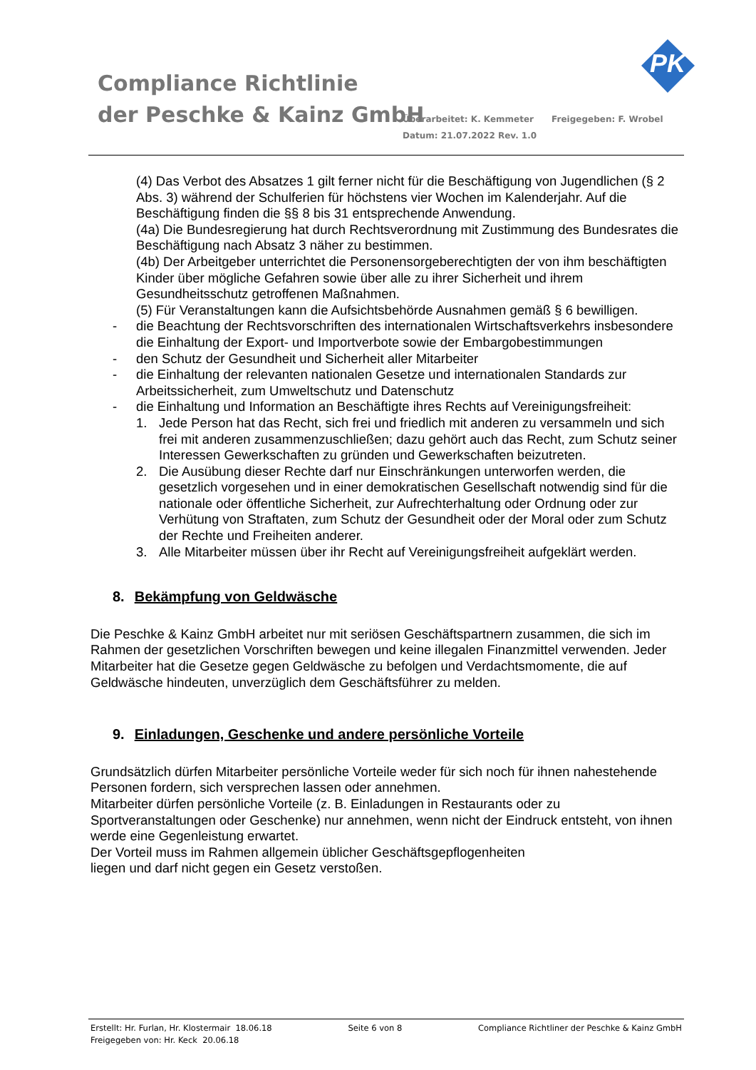Compliance Richtlinie
der Peschke & Kainz GmbH
Überarbeitet: K. Kemmeter Freigegeben: F. Wrobel
Datum: 21.07.2022 Rev. 1.0
PK
(4) Das Verbot des Absatzes 1 gilt ferner nicht für die Beschäftigung von Jugendlichen (§ 2 Abs. 3) während der Schulferien für höchstens vier Wochen im Kalenderjahr. Auf die Beschäftigung finden die §§ 8 bis 31 entsprechende Anwendung.
(4a) Die Bundesregierung hat durch Rechtsverordnung mit Zustimmung des Bundesrates die Beschäftigung nach Absatz 3 näher zu bestimmen.
(4b) Der Arbeitgeber unterrichtet die Personensorgeberechtigten der von ihm beschäftigten Kinder über mögliche Gefahren sowie über alle zu ihrer Sicherheit und ihrem Gesundheitsschutz getroffenen Maßnahmen.
(5) Für Veranstaltungen kann die Aufsichtsbehörde Ausnahmen gemäß § 6 bewilligen.
- die Beachtung der Rechtsvorschriften des internationalen Wirtschaftsverkehrs insbesondere die Einhaltung der Export- und Importverbote sowie der Embargobestimmungen
- den Schutz der Gesundheit und Sicherheit aller Mitarbeiter
- die Einhaltung der relevanten nationalen Gesetze und internationalen Standards zur Arbeitssicherheit, zum Umweltschutz und Datenschutz
- die Einhaltung und Information an Beschäftigte ihres Rechts auf Vereinigungsfreiheit:
1. Jede Person hat das Recht, sich frei und friedlich mit anderen zu versammeln und sich frei mit anderen zusammenzuschließen; dazu gehört auch das Recht, zum Schutz seiner Interessen Gewerkschaften zu gründen und Gewerkschaften beizutreten.
2. Die Ausübung dieser Rechte darf nur Einschränkungen unterworfen werden, die gesetzlich vorgesehen und in einer demokratischen Gesellschaft notwendig sind für die nationale oder öffentliche Sicherheit, zur Aufrechterhaltung oder Ordnung oder zur Verhütung von Straftaten, zum Schutz der Gesundheit oder der Moral oder zum Schutz der Rechte und Freiheiten anderer.
3. Alle Mitarbeiter müssen über ihr Recht auf Vereinigungsfreiheit aufgeklärt werden.
8. Bekämpfung von Geldwäsche
Die Peschke & Kainz GmbH arbeitet nur mit seriösen Geschäftspartnern zusammen, die sich im Rahmen der gesetzlichen Vorschriften bewegen und keine illegalen Finanzmittel verwenden. Jeder Mitarbeiter hat die Gesetze gegen Geldwäsche zu befolgen und Verdachtsmomente, die auf Geldwäsche hindeuten, unverzüglich dem Geschäftsführer zu melden.
9. Einladungen, Geschenke und andere persönliche Vorteile
Grundsätzlich dürfen Mitarbeiter persönliche Vorteile weder für sich noch für ihnen nahestehende Personen fordern, sich versprechen lassen oder annehmen.
Mitarbeiter dürfen persönliche Vorteile (z. B. Einladungen in Restaurants oder zu Sportveranstaltungen oder Geschenke) nur annehmen, wenn nicht der Eindruck entsteht, von ihnen werde eine Gegenleistung erwartet.
Der Vorteil muss im Rahmen allgemein üblicher Geschäftsgepflogenheiten
liegen und darf nicht gegen ein Gesetz verstoßen.
Erstellt: Hr. Furlan, Hr. Klostermair 18.06.18
Freigegeben von: Hr. Keck 20.06.18
Seite 6 von 8 Compliance Richtliner der Peschke & Kainz GmbH